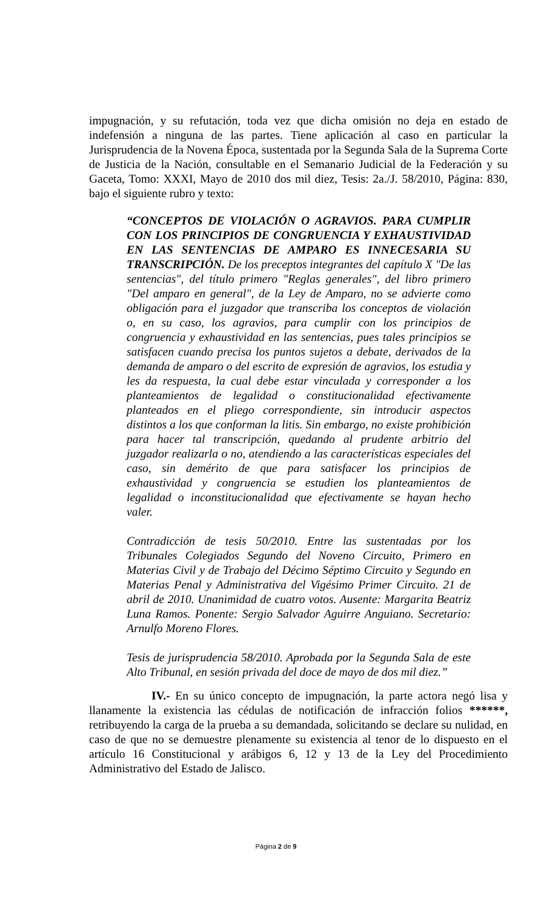impugnación, y su refutación, toda vez que dicha omisión no deja en estado de indefensión a ninguna de las partes. Tiene aplicación al caso en particular la Jurisprudencia de la Novena Época, sustentada por la Segunda Sala de la Suprema Corte de Justicia de la Nación, consultable en el Semanario Judicial de la Federación y su Gaceta, Tomo: XXXI, Mayo de 2010 dos mil diez, Tesis: 2a./J. 58/2010, Página: 830, bajo el siguiente rubro y texto:
“CONCEPTOS DE VIOLACIÓN O AGRAVIOS. PARA CUMPLIR CON LOS PRINCIPIOS DE CONGRUENCIA Y EXHAUSTIVIDAD EN LAS SENTENCIAS DE AMPARO ES INNECESARIA SU TRANSCRIPCIÓN. De los preceptos integrantes del capítulo X "De las sentencias", del título primero "Reglas generales", del libro primero "Del amparo en general", de la Ley de Amparo, no se advierte como obligación para el juzgador que transcriba los conceptos de violación o, en su caso, los agravios, para cumplir con los principios de congruencia y exhaustividad en las sentencias, pues tales principios se satisfacen cuando precisa los puntos sujetos a debate, derivados de la demanda de amparo o del escrito de expresión de agravios, los estudia y les da respuesta, la cual debe estar vinculada y corresponder a los planteamientos de legalidad o constitucionalidad efectivamente planteados en el pliego correspondiente, sin introducir aspectos distintos a los que conforman la litis. Sin embargo, no existe prohibición para hacer tal transcripción, quedando al prudente arbitrio del juzgador realizarla o no, atendiendo a las características especiales del caso, sin demérito de que para satisfacer los principios de exhaustividad y congruencia se estudien los planteamientos de legalidad o inconstitucionalidad que efectivamente se hayan hecho valer.
Contradicción de tesis 50/2010. Entre las sustentadas por los Tribunales Colegiados Segundo del Noveno Circuito, Primero en Materias Civil y de Trabajo del Décimo Séptimo Circuito y Segundo en Materias Penal y Administrativa del Vigésimo Primer Circuito. 21 de abril de 2010. Unanimidad de cuatro votos. Ausente: Margarita Beatriz Luna Ramos. Ponente: Sergio Salvador Aguirre Anguiano. Secretario: Arnulfo Moreno Flores.
Tesis de jurisprudencia 58/2010. Aprobada por la Segunda Sala de este Alto Tribunal, en sesión privada del doce de mayo de dos mil diez.”
IV.- En su único concepto de impugnación, la parte actora negó lisa y llanamente la existencia las cédulas de notificación de infracción folios ******, retribuyendo la carga de la prueba a su demandada, solicitando se declare su nulidad, en caso de que no se demuestre plenamente su existencia al tenor de lo dispuesto en el artículo 16 Constitucional y arábigos 6, 12 y 13 de la Ley del Procedimiento Administrativo del Estado de Jalisco.
Página 2 de 9